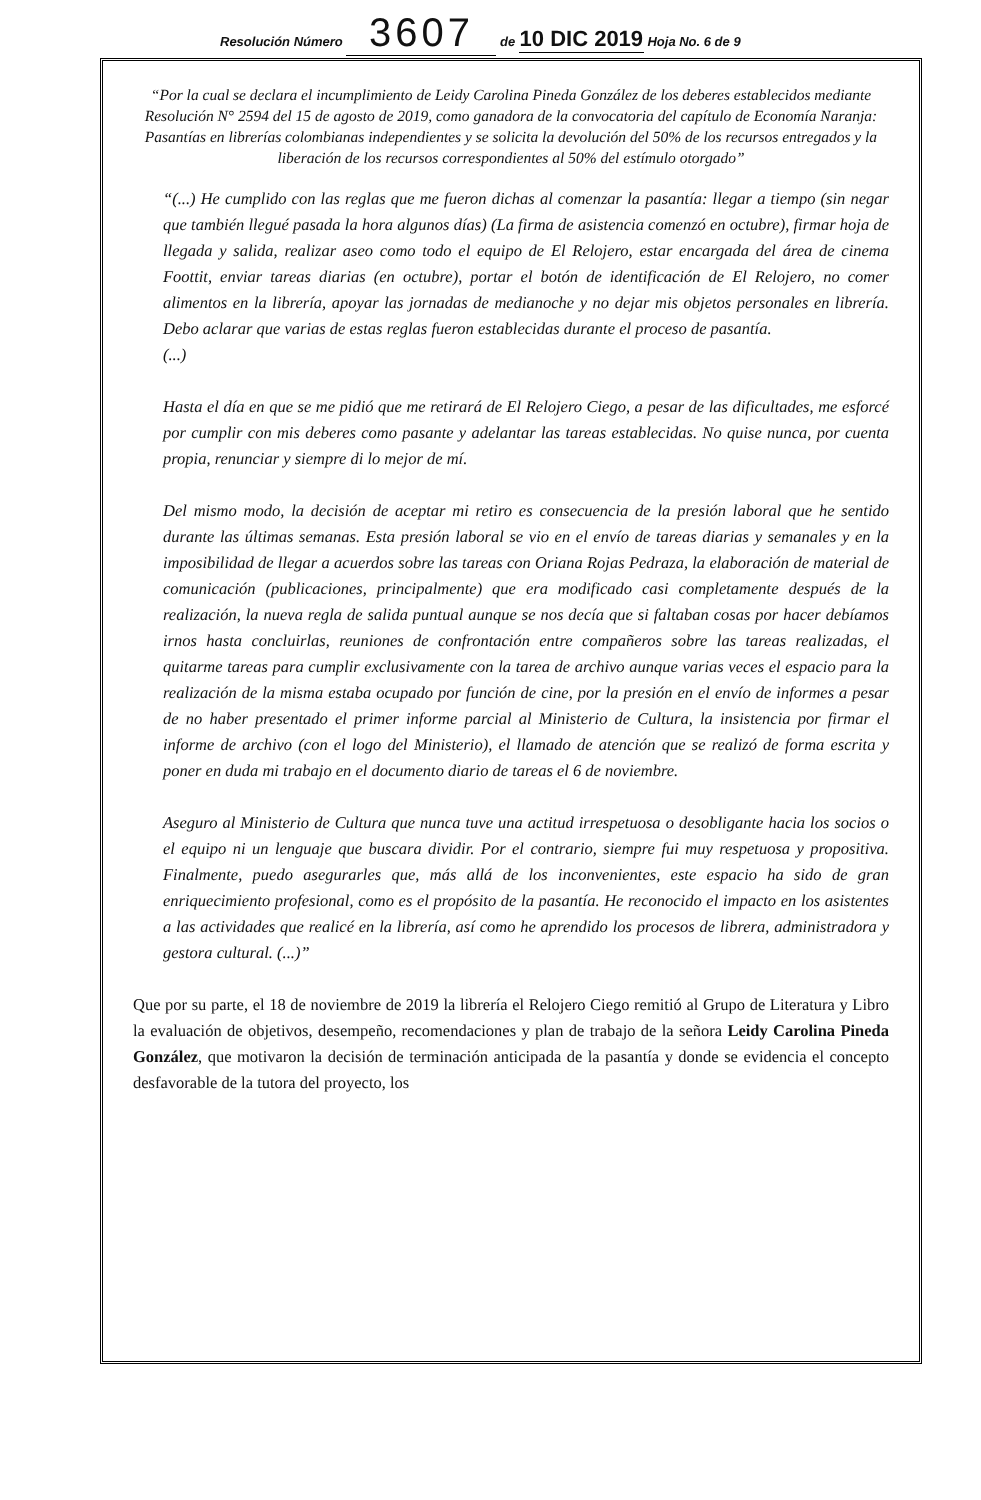Resolución Número 3607 de 10 DIC 2019 Hoja No. 6 de 9
“Por la cual se declara el incumplimiento de Leidy Carolina Pineda González de los deberes establecidos mediante Resolución N° 2594 del 15 de agosto de 2019, como ganadora de la convocatoria del capítulo de Economía Naranja: Pasantías en librerías colombianas independientes y se solicita la devolución del 50% de los recursos entregados y la liberación de los recursos correspondientes al 50% del estímulo otorgado”
“(...) He cumplido con las reglas que me fueron dichas al comenzar la pasantía: llegar a tiempo (sin negar que también llegué pasada la hora algunos días) (La firma de asistencia comenzó en octubre), firmar hoja de llegada y salida, realizar aseo como todo el equipo de El Relojero, estar encargada del área de cinema Foottit, enviar tareas diarias (en octubre), portar el botón de identificación de El Relojero, no comer alimentos en la librería, apoyar las jornadas de medianoche y no dejar mis objetos personales en librería. Debo aclarar que varias de estas reglas fueron establecidas durante el proceso de pasantía.
(...)
Hasta el día en que se me pidió que me retirará de El Relojero Ciego, a pesar de las dificultades, me esforcé por cumplir con mis deberes como pasante y adelantar las tareas establecidas. No quise nunca, por cuenta propia, renunciar y siempre di lo mejor de mí.
Del mismo modo, la decisión de aceptar mi retiro es consecuencia de la presión laboral que he sentido durante las últimas semanas. Esta presión laboral se vio en el envío de tareas diarias y semanales y en la imposibilidad de llegar a acuerdos sobre las tareas con Oriana Rojas Pedraza, la elaboración de material de comunicación (publicaciones, principalmente) que era modificado casi completamente después de la realización, la nueva regla de salida puntual aunque se nos decía que si faltaban cosas por hacer debíamos irnos hasta concluirlas, reuniones de confrontación entre compañeros sobre las tareas realizadas, el quitarme tareas para cumplir exclusivamente con la tarea de archivo aunque varias veces el espacio para la realización de la misma estaba ocupado por función de cine, por la presión en el envío de informes a pesar de no haber presentado el primer informe parcial al Ministerio de Cultura, la insistencia por firmar el informe de archivo (con el logo del Ministerio), el llamado de atención que se realizó de forma escrita y poner en duda mi trabajo en el documento diario de tareas el 6 de noviembre.
Aseguro al Ministerio de Cultura que nunca tuve una actitud irrespetuosa o desobligante hacia los socios o el equipo ni un lenguaje que buscara dividir. Por el contrario, siempre fui muy respetuosa y propositiva. Finalmente, puedo asegurarles que, más allá de los inconvenientes, este espacio ha sido de gran enriquecimiento profesional, como es el propósito de la pasantía. He reconocido el impacto en los asistentes a las actividades que realicé en la librería, así como he aprendido los procesos de librera, administradora y gestora cultural. (...)”
Que por su parte, el 18 de noviembre de 2019 la librería el Relojero Ciego remitió al Grupo de Literatura y Libro la evaluación de objetivos, desempeño, recomendaciones y plan de trabajo de la señora Leidy Carolina Pineda González, que motivaron la decisión de terminación anticipada de la pasantía y donde se evidencia el concepto desfavorable de la tutora del proyecto, los